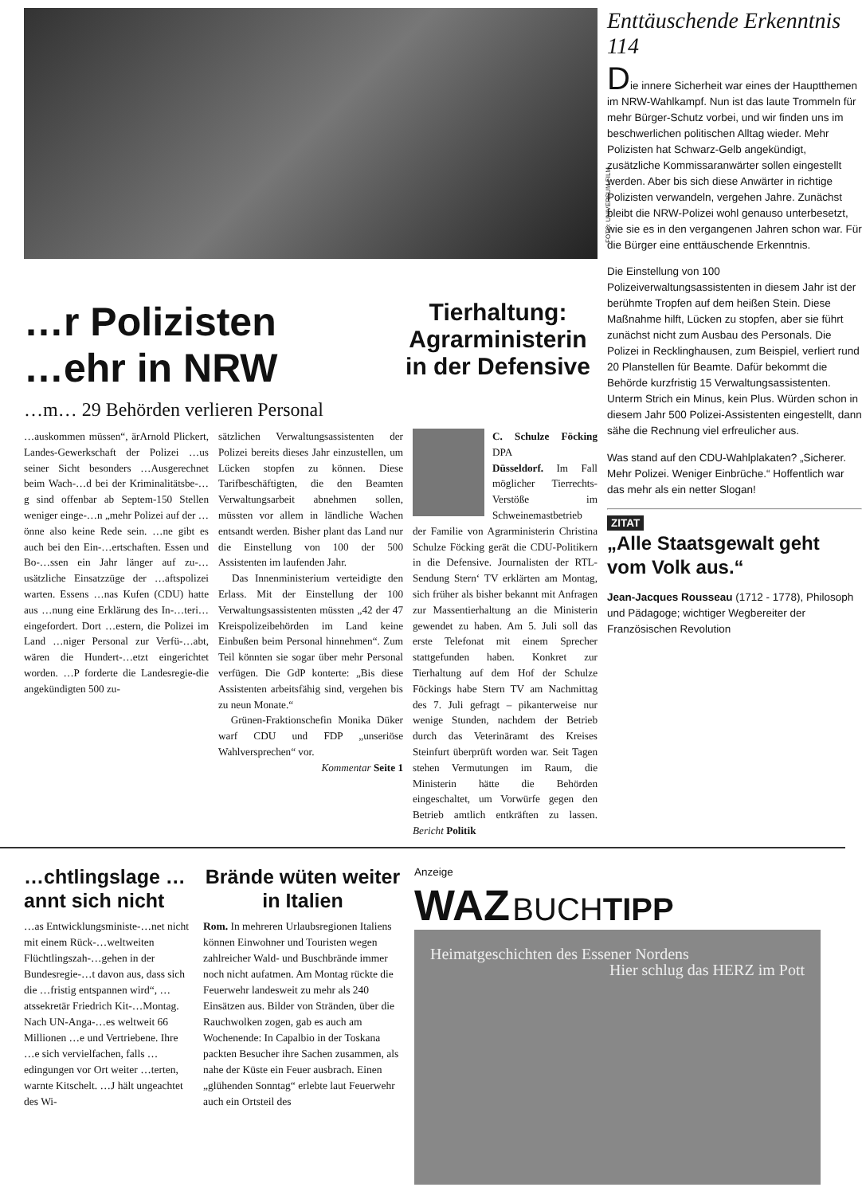FOTO: UNIVERSUM FILM
…r Polizisten
…ehr in NRW
…m… 29 Behörden verlieren Personal
Tierhaltung: Agrarministerin in der Defensive
…auskommen müssen“, ärArnold Plickert, Landes-Gewerkschaft der Polizei …us seiner Sicht besonders …Ausgerechnet beim Wach-…d bei der Kriminalitätsbe-…g sind offenbar ab Septem-150 Stellen weniger einge-…n „mehr Polizei auf der …önne also keine Rede sein. …ne gibt es auch bei den Ein-…ertschaften. Essen und Bo-…ssen ein Jahr länger auf zu-…usätzliche Einsatzzüge der …aftspolizei warten. Essens …nas Kufen (CDU) hatte aus …nung eine Erklärung des In-…teri… eingefordert. Dort …estern, die Polizei im Land …niger Personal zur Verfü-…abt, wären die Hundert-…etzt eingerichtet worden. …P forderte die Landesregie-die angekündigten 500 zu-
sätzlichen Verwaltungsassistenten der Polizei bereits dieses Jahr einzustellen, um Lücken stopfen zu können. Diese Tarifbeschäftigten, die den Beamten Verwaltungsarbeit abnehmen sollen, müssten vor allem in ländliche Wachen entsandt werden. Bisher plant das Land nur die Einstellung von 100 der 500 Assistenten im laufenden Jahr.
Das Innenministerium verteidigte den Erlass. Mit der Einstellung der 100 Verwaltungsassistenten müssten „42 der 47 Kreispolizeibehörden im Land keine Einbußen beim Personal hinnehmen“. Zum Teil könnten sie sogar über mehr Personal verfügen. Die GdP konterte: „Bis diese Assistenten arbeitsfähig sind, vergehen bis zu neun Monate.“
Grünen-Fraktionschefin Monika Düker warf CDU und FDP „unseriöse Wahlversprechen“ vor.
Kommentar Seite 1
C. Schulze Föcking DPA
Düsseldorf. Im Fall möglicher Tierrechts-Verstöße im Schweinemastbetrieb der Familie von Agrarministerin Christina Schulze Föcking gerät die CDU-Politikern in die Defensive. Journalisten der RTL-Sendung Stern‘ TV erklärten am Montag, sich früher als bisher bekannt mit Anfragen zur Massentierhaltung an die Ministerin gewendet zu haben. Am 5. Juli soll das erste Telefonat mit einem Sprecher stattgefunden haben. Konkret zur Tierhaltung auf dem Hof der Schulze Föckings habe Stern TV am Nachmittag des 7. Juli gefragt – pikanterweise nur wenige Stunden, nachdem der Betrieb durch das Veterinäramt des Kreises Steinfurt überprüft worden war. Seit Tagen stehen Vermutungen im Raum, die Ministerin hätte die Behörden eingeschaltet, um Vorwürfe gegen den Betrieb amtlich entkräften zu lassen. Bericht Politik
Enttäuschende Erkenntnis 114
Die innere Sicherheit war eines der Hauptthemen im NRW-Wahlkampf. Nun ist das laute Trommeln für mehr Bürger-Schutz vorbei, und wir finden uns im beschwerlichen politischen Alltag wieder. Mehr Polizisten hat Schwarz-Gelb angekündigt, zusätzliche Kommissaranwärter sollen eingestellt werden. Aber bis sich diese Anwärter in richtige Polizisten verwandeln, vergehen Jahre. Zunächst bleibt die NRW-Polizei wohl genauso unterbesetzt, wie sie es in den vergangenen Jahren schon war. Für die Bürger eine enttäuschende Erkenntnis.
Die Einstellung von 100 Polizeiverwaltungsassistenten in diesem Jahr ist der berühmte Tropfen auf dem heißen Stein. Diese Maßnahme hilft, Lücken zu stopfen, aber sie führt zunächst nicht zum Ausbau des Personals. Die Polizei in Recklinghausen, zum Beispiel, verliert rund 20 Planstellen für Beamte. Dafür bekommt die Behörde kurzfristig 15 Verwaltungsassistenten. Unterm Strich ein Minus, kein Plus. Würden schon in diesem Jahr 500 Polizei-Assistenten eingestellt, dann sähe die Rechnung viel erfreulicher aus.
Was stand auf den CDU-Wahlplakaten? „Sicherer. Mehr Polizei. Weniger Einbrüche.“ Hoffentlich war das mehr als ein netter Slogan!
ZITAT
„Alle Staatsgewalt geht vom Volk aus.“
Jean-Jacques Rousseau (1712 - 1778), Philosoph und Pädagoge; wichtiger Wegbereiter der Französischen Revolution
…chtlingslage …annt sich nicht
…as Entwicklungsministe-…net nicht mit einem Rück-…weltweiten Flüchtlingszah-…gehen in der Bundesregie-…t davon aus, dass sich die …fristig entspannen wird“, …atssekretär Friedrich Kit-…Montag. Nach UN-Anga-…es weltweit 66 Millionen …e und Vertriebene. Ihre …e sich vervielfachen, falls …edingungen vor Ort weiter …terten, warnte Kitschelt. …J hält ungeachtet des Wi-
Brände wüten weiter in Italien
Rom. In mehreren Urlaubsregionen Italiens können Einwohner und Touristen wegen zahlreicher Wald- und Buschbrände immer noch nicht aufatmen. Am Montag rückte die Feuerwehr landesweit zu mehr als 240 Einsätzen aus. Bilder von Stränden, über die Rauchwolken zogen, gab es auch am Wochenende: In Capalbio in der Toskana packten Besucher ihre Sachen zusammen, als nahe der Küste ein Feuer ausbrach. Einen „glühenden Sonntag“ erlebte laut Feuerwehr auch ein Ortsteil des
Anzeige
WAZ BUCHTIPP
Heimatgeschichten des Essener Nordens Hier schlug das HERZ im Pott